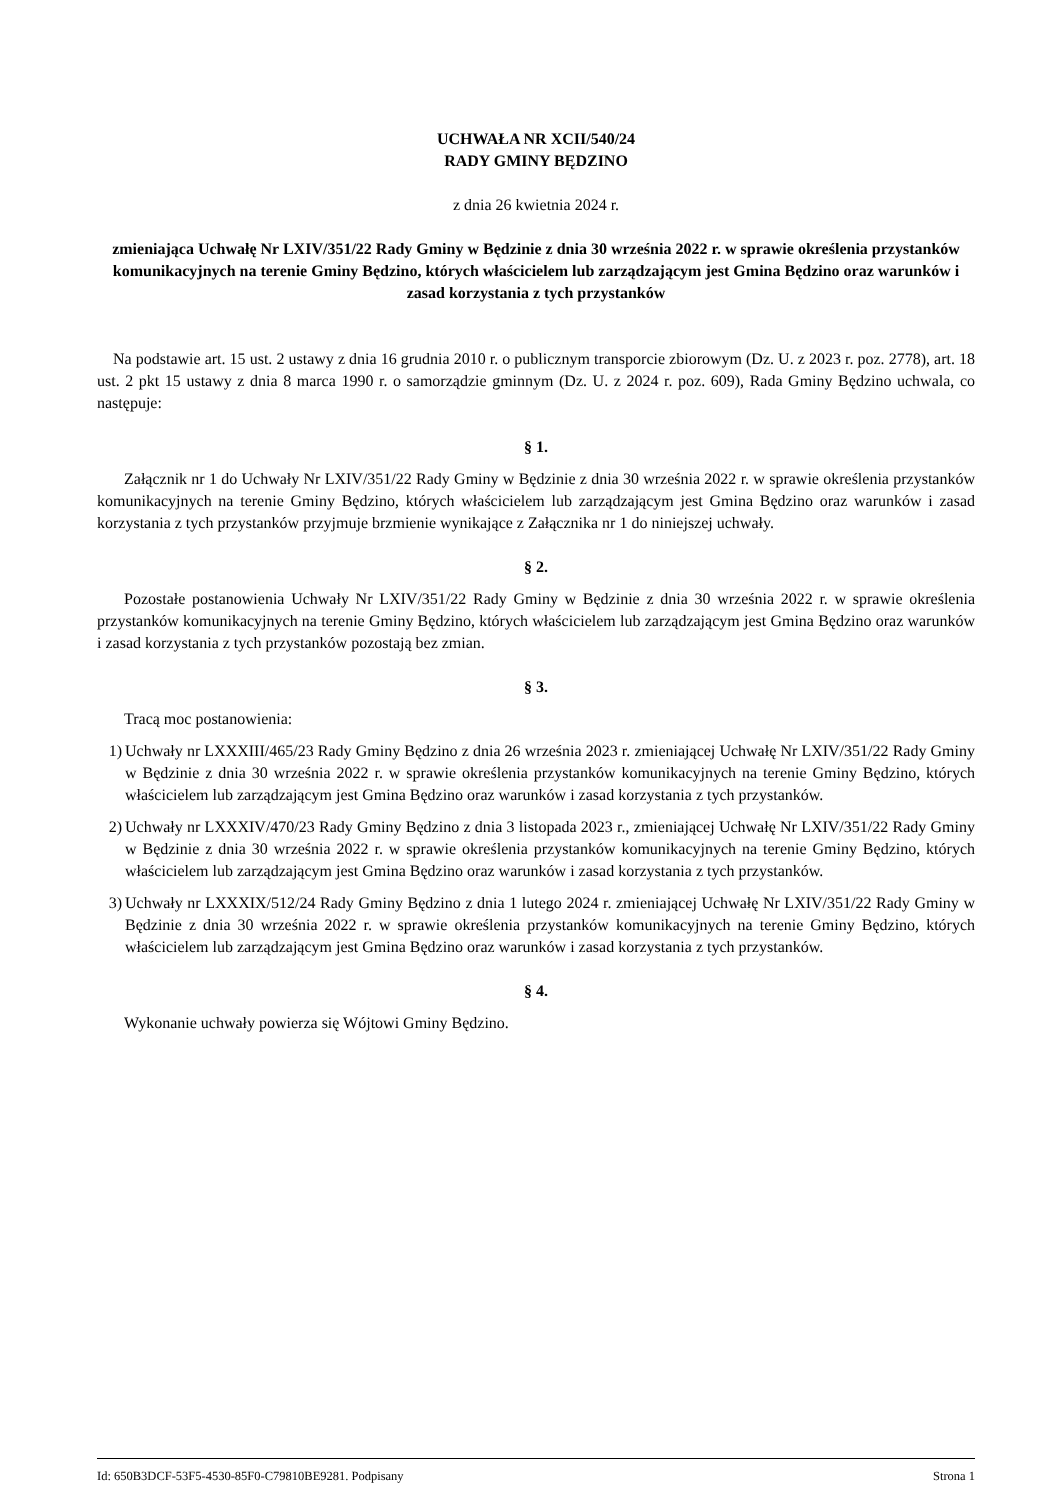UCHWAŁA NR XCII/540/24
RADY GMINY BĘDZINO
z dnia 26 kwietnia 2024 r.
zmieniająca Uchwałę Nr LXIV/351/22 Rady Gminy w Będzinie z dnia 30 września 2022 r. w sprawie określenia przystanków komunikacyjnych na terenie Gminy Będzino, których właścicielem lub zarządzającym jest Gmina Będzino oraz warunków i zasad korzystania z tych przystanków
Na podstawie art. 15 ust. 2 ustawy z dnia 16 grudnia 2010 r. o publicznym transporcie zbiorowym (Dz. U. z 2023 r. poz. 2778), art. 18 ust. 2 pkt 15 ustawy z dnia 8 marca 1990 r. o samorządzie gminnym (Dz. U. z 2024 r. poz. 609), Rada Gminy Będzino uchwala, co następuje:
§ 1.
Załącznik nr 1 do Uchwały Nr LXIV/351/22 Rady Gminy w Będzinie z dnia 30 września 2022 r. w sprawie określenia przystanków komunikacyjnych na terenie Gminy Będzino, których właścicielem lub zarządzającym jest Gmina Będzino oraz warunków i zasad korzystania z tych przystanków przyjmuje brzmienie wynikające z Załącznika nr 1 do niniejszej uchwały.
§ 2.
Pozostałe postanowienia Uchwały Nr LXIV/351/22 Rady Gminy w Będzinie z dnia 30 września 2022 r. w sprawie określenia przystanków komunikacyjnych na terenie Gminy Będzino, których właścicielem lub zarządzającym jest Gmina Będzino oraz warunków i zasad korzystania z tych przystanków pozostają bez zmian.
§ 3.
Tracą moc postanowienia:
1) Uchwały nr LXXXIII/465/23 Rady Gminy Będzino z dnia 26 września 2023 r. zmieniającej Uchwałę Nr LXIV/351/22 Rady Gminy w Będzinie z dnia 30 września 2022 r. w sprawie określenia przystanków komunikacyjnych na terenie Gminy Będzino, których właścicielem lub zarządzającym jest Gmina Będzino oraz warunków i zasad korzystania z tych przystanków.
2) Uchwały nr LXXXIV/470/23 Rady Gminy Będzino z dnia 3 listopada 2023 r., zmieniającej Uchwałę Nr LXIV/351/22 Rady Gminy w Będzinie z dnia 30 września 2022 r. w sprawie określenia przystanków komunikacyjnych na terenie Gminy Będzino, których właścicielem lub zarządzającym jest Gmina Będzino oraz warunków i zasad korzystania z tych przystanków.
3) Uchwały nr LXXXIX/512/24 Rady Gminy Będzino z dnia 1 lutego 2024 r. zmieniającej Uchwałę Nr LXIV/351/22 Rady Gminy w Będzinie z dnia 30 września 2022 r. w sprawie określenia przystanków komunikacyjnych na terenie Gminy Będzino, których właścicielem lub zarządzającym jest Gmina Będzino oraz warunków i zasad korzystania z tych przystanków.
§ 4.
Wykonanie uchwały powierza się Wójtowi Gminy Będzino.
Id: 650B3DCF-53F5-4530-85F0-C79810BE9281. Podpisany Strona 1